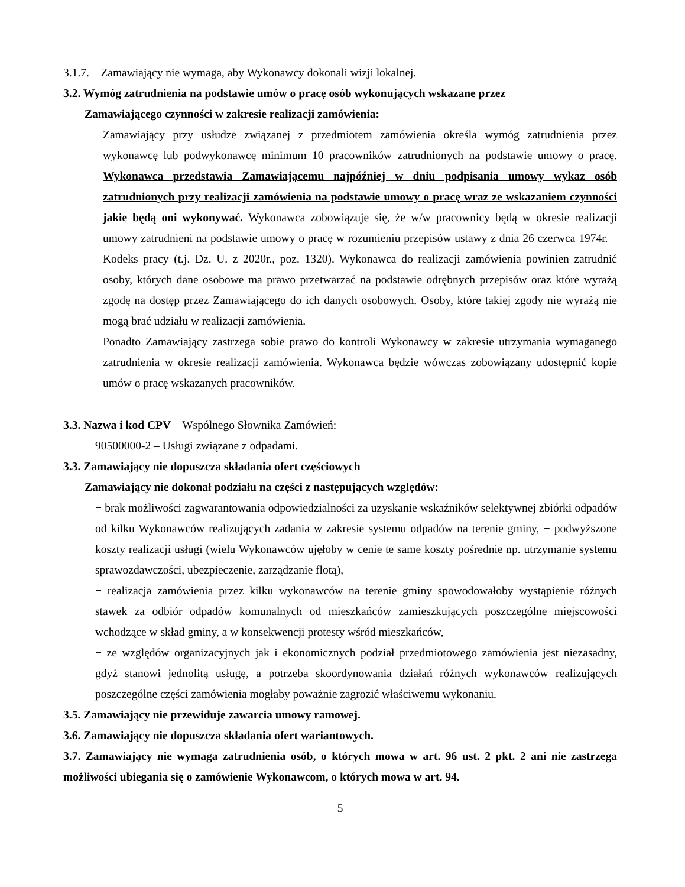3.1.7. Zamawiający nie wymaga, aby Wykonawcy dokonali wizji lokalnej.
3.2. Wymóg zatrudnienia na podstawie umów o pracę osób wykonujących wskazane przez
Zamawiającego czynności w zakresie realizacji zamówienia:
Zamawiający przy usłudze związanej z przedmiotem zamówienia określa wymóg zatrudnienia przez wykonawcę lub podwykonawcę minimum 10 pracowników zatrudnionych na podstawie umowy o pracę. Wykonawca przedstawia Zamawiającemu najpóźniej w dniu podpisania umowy wykaz osób zatrudnionych przy realizacji zamówienia na podstawie umowy o pracę wraz ze wskazaniem czynności jakie będą oni wykonywać. Wykonawca zobowiązuje się, że w/w pracownicy będą w okresie realizacji umowy zatrudnieni na podstawie umowy o pracę w rozumieniu przepisów ustawy z dnia 26 czerwca 1974r. – Kodeks pracy (t.j. Dz. U. z 2020r., poz. 1320). Wykonawca do realizacji zamówienia powinien zatrudnić osoby, których dane osobowe ma prawo przetwarzać na podstawie odrębnych przepisów oraz które wyrażą zgodę na dostęp przez Zamawiającego do ich danych osobowych. Osoby, które takiej zgody nie wyrażą nie mogą brać udziału w realizacji zamówienia.
Ponadto Zamawiający zastrzega sobie prawo do kontroli Wykonawcy w zakresie utrzymania wymaganego zatrudnienia w okresie realizacji zamówienia. Wykonawca będzie wówczas zobowiązany udostępnić kopie umów o pracę wskazanych pracowników.
3.3. Nazwa i kod CPV – Wspólnego Słownika Zamówień:
90500000-2 – Usługi związane z odpadami.
3.3. Zamawiający nie dopuszcza składania ofert częściowych
Zamawiający nie dokonał podziału na części z następujących względów:
− brak możliwości zagwarantowania odpowiedzialności za uzyskanie wskaźników selektywnej zbiórki odpadów od kilku Wykonawców realizujących zadania w zakresie systemu odpadów na terenie gminy, − podwyższone koszty realizacji usługi (wielu Wykonawców ujęłoby w cenie te same koszty pośrednie np. utrzymanie systemu sprawozdawczości, ubezpieczenie, zarządzanie flotą),
− realizacja zamówienia przez kilku wykonawców na terenie gminy spowodowałoby wystąpienie różnych stawek za odbiór odpadów komunalnych od mieszkańców zamieszkujących poszczególne miejscowości wchodzące w skład gminy, a w konsekwencji protesty wśród mieszkańców,
− ze względów organizacyjnych jak i ekonomicznych podział przedmiotowego zamówienia jest niezasadny, gdyż stanowi jednolitą usługę, a potrzeba skoordynowania działań różnych wykonawców realizujących poszczególne części zamówienia mogłaby poważnie zagrozić właściwemu wykonaniu.
3.5. Zamawiający nie przewiduje zawarcia umowy ramowej.
3.6. Zamawiający nie dopuszcza składania ofert wariantowych.
3.7. Zamawiający nie wymaga zatrudnienia osób, o których mowa w art. 96 ust. 2 pkt. 2 ani nie zastrzega możliwości ubiegania się o zamówienie Wykonawcom, o których mowa w art. 94.
5